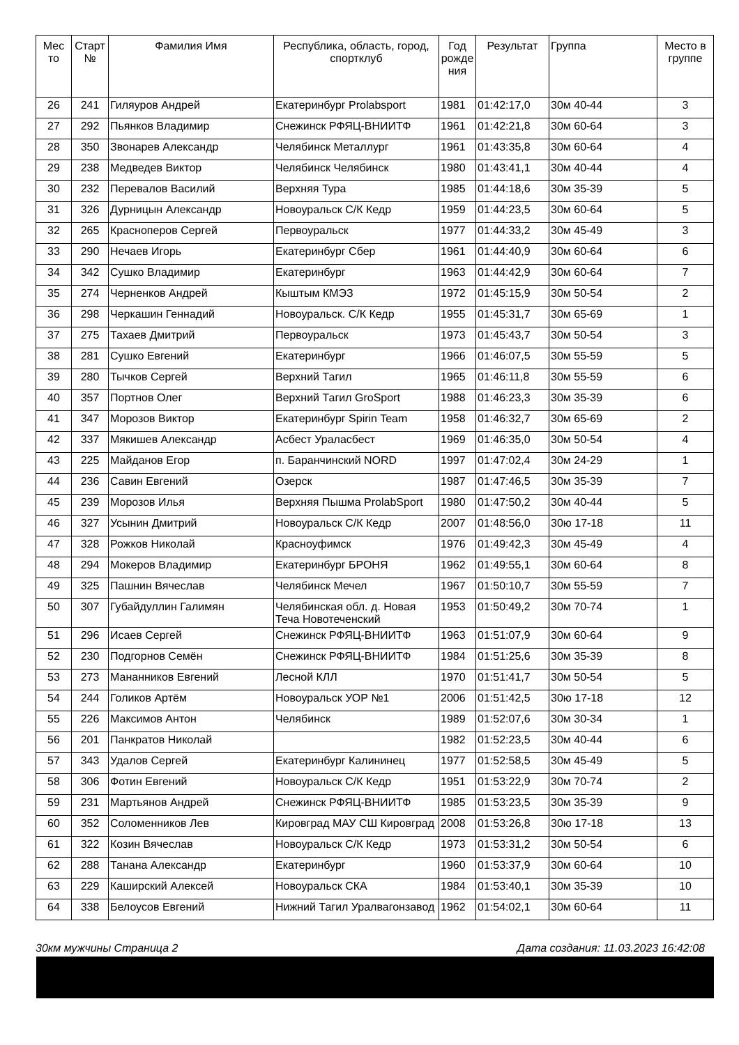| Мес то | Старт № | Фамилия Имя | Республика, область, город, спортклуб | Год рожде ния | Результат | Группа | Место в группе |
| --- | --- | --- | --- | --- | --- | --- | --- |
| 26 | 241 | Гиляуров Андрей | Екатеринбург Prolabsport | 1981 | 01:42:17,0 | 30м 40-44 | 3 |
| 27 | 292 | Пьянков Владимир | Снежинск РФЯЦ-ВНИИТФ | 1961 | 01:42:21,8 | 30м 60-64 | 3 |
| 28 | 350 | Звонарев Александр | Челябинск Металлург | 1961 | 01:43:35,8 | 30м 60-64 | 4 |
| 29 | 238 | Медведев Виктор | Челябинск Челябинск | 1980 | 01:43:41,1 | 30м 40-44 | 4 |
| 30 | 232 | Перевалов Василий | Верхняя Тура | 1985 | 01:44:18,6 | 30м 35-39 | 5 |
| 31 | 326 | Дурницын Александр | Новоуральск С/К Кедр | 1959 | 01:44:23,5 | 30м 60-64 | 5 |
| 32 | 265 | Красноперов Сергей | Первоуральск | 1977 | 01:44:33,2 | 30м 45-49 | 3 |
| 33 | 290 | Нечаев Игорь | Екатеринбург Сбер | 1961 | 01:44:40,9 | 30м 60-64 | 6 |
| 34 | 342 | Сушко Владимир | Екатеринбург | 1963 | 01:44:42,9 | 30м 60-64 | 7 |
| 35 | 274 | Черненков Андрей | Кыштым КМЭЗ | 1972 | 01:45:15,9 | 30м 50-54 | 2 |
| 36 | 298 | Черкашин Геннадий | Новоуральск. С/К Кедр | 1955 | 01:45:31,7 | 30м 65-69 | 1 |
| 37 | 275 | Тахаев Дмитрий | Первоуральск | 1973 | 01:45:43,7 | 30м 50-54 | 3 |
| 38 | 281 | Сушко Евгений | Екатеринбург | 1966 | 01:46:07,5 | 30м 55-59 | 5 |
| 39 | 280 | Тычков Сергей | Верхний Тагил | 1965 | 01:46:11,8 | 30м 55-59 | 6 |
| 40 | 357 | Портнов Олег | Верхний Тагил GroSport | 1988 | 01:46:23,3 | 30м 35-39 | 6 |
| 41 | 347 | Морозов Виктор | Екатеринбург Spirin Team | 1958 | 01:46:32,7 | 30м 65-69 | 2 |
| 42 | 337 | Мякишев Александр | Асбест Ураласбест | 1969 | 01:46:35,0 | 30м 50-54 | 4 |
| 43 | 225 | Майданов Егор | п. Баранчинский NORD | 1997 | 01:47:02,4 | 30м 24-29 | 1 |
| 44 | 236 | Савин Евгений | Озерск | 1987 | 01:47:46,5 | 30м 35-39 | 7 |
| 45 | 239 | Морозов Илья | Верхняя Пышма ProlabSport | 1980 | 01:47:50,2 | 30м 40-44 | 5 |
| 46 | 327 | Усынин Дмитрий | Новоуральск С/К Кедр | 2007 | 01:48:56,0 | 30ю 17-18 | 11 |
| 47 | 328 | Рожков Николай | Красноуфимск | 1976 | 01:49:42,3 | 30м 45-49 | 4 |
| 48 | 294 | Мокеров Владимир | Екатеринбург БРОНЯ | 1962 | 01:49:55,1 | 30м 60-64 | 8 |
| 49 | 325 | Пашнин Вячеслав | Челябинск Мечел | 1967 | 01:50:10,7 | 30м 55-59 | 7 |
| 50 | 307 | Губайдуллин Галимян | Челябинская обл. д. Новая Теча Новотеченский | 1953 | 01:50:49,2 | 30м 70-74 | 1 |
| 51 | 296 | Исаев Сергей | Снежинск РФЯЦ-ВНИИТФ | 1963 | 01:51:07,9 | 30м 60-64 | 9 |
| 52 | 230 | Подгорнов Семён | Снежинск РФЯЦ-ВНИИТФ | 1984 | 01:51:25,6 | 30м 35-39 | 8 |
| 53 | 273 | Мананников Евгений | Лесной КЛЛ | 1970 | 01:51:41,7 | 30м 50-54 | 5 |
| 54 | 244 | Голиков Артём | Новоуральск УОР №1 | 2006 | 01:51:42,5 | 30ю 17-18 | 12 |
| 55 | 226 | Максимов Антон | Челябинск | 1989 | 01:52:07,6 | 30м 30-34 | 1 |
| 56 | 201 | Панкратов Николай | | 1982 | 01:52:23,5 | 30м 40-44 | 6 |
| 57 | 343 | Удалов Сергей | Екатеринбург Калининец | 1977 | 01:52:58,5 | 30м 45-49 | 5 |
| 58 | 306 | Фотин Евгений | Новоуральск С/К Кедр | 1951 | 01:53:22,9 | 30м 70-74 | 2 |
| 59 | 231 | Мартьянов Андрей | Снежинск РФЯЦ-ВНИИТФ | 1985 | 01:53:23,5 | 30м 35-39 | 9 |
| 60 | 352 | Соломенников Лев | Кировград МАУ СШ Кировград | 2008 | 01:53:26,8 | 30ю 17-18 | 13 |
| 61 | 322 | Козин Вячеслав | Новоуральск С/К Кедр | 1973 | 01:53:31,2 | 30м 50-54 | 6 |
| 62 | 288 | Танана Александр | Екатеринбург | 1960 | 01:53:37,9 | 30м 60-64 | 10 |
| 63 | 229 | Каширский Алексей | Новоуральск СКА | 1984 | 01:53:40,1 | 30м 35-39 | 10 |
| 64 | 338 | Белоусов Евгений | Нижний Тагил Уралвагонзавод | 1962 | 01:54:02,1 | 30м 60-64 | 11 |
30км мужчины Страница 2 Дата создания: 11.03.2023 16:42:08